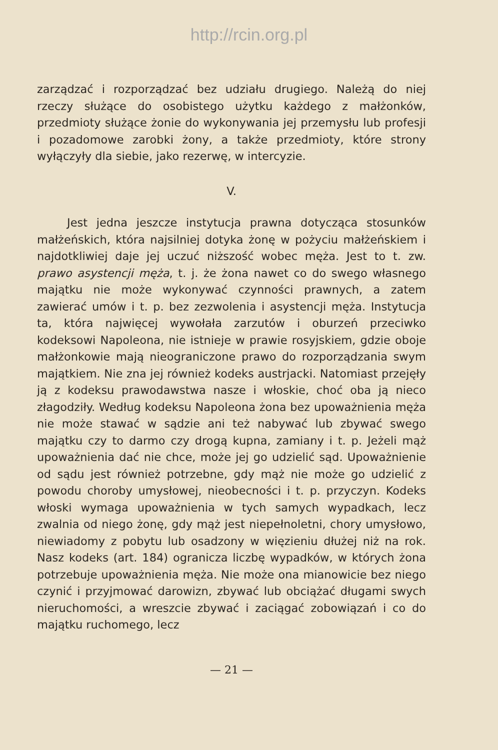http://rcin.org.pl
zarządzać i rozporządzać bez udziału drugiego. Należą do niej rzeczy służące do osobistego użytku każdego z małżonków, przedmioty służące żonie do wykonywania jej przemysłu lub profesji i pozadomowe zarobki żony, a także przedmioty, które strony wyłączyły dla siebie, jako rezerwę, w intercyzie.
V.
Jest jedna jeszcze instytucja prawna dotycząca stosunków małżeńskich, która najsilniej dotyka żonę w pożyciu małżeńskiem i najdotkliwiej daje jej uczuć niższość wobec męża. Jest to t. zw. prawo asystencji męża, t. j. że żona nawet co do swego własnego majątku nie może wykonywać czynności prawnych, a zatem zawierać umów i t. p. bez zezwolenia i asystencji męża. Instytucja ta, która najwięcej wywołała zarzutów i oburzeń przeciwko kodeksowi Napoleona, nie istnieje w prawie rosyjskiem, gdzie oboje małżonkowie mają nieograniczone prawo do rozporządzania swym majątkiem. Nie zna jej również kodeks austrjacki. Natomiast przejęły ją z kodeksu prawodawstwa nasze i włoskie, choć oba ją nieco złagodziły. Według kodeksu Napoleona żona bez upoważnienia męża nie może stawać w sądzie ani też nabywać lub zbywać swego majątku czy to darmo czy drogą kupna, zamiany i t. p. Jeżeli mąż upoważnienia dać nie chce, może jej go udzielić sąd. Upoważnienie od sądu jest również potrzebne, gdy mąż nie może go udzielić z powodu choroby umysłowej, nieobecności i t. p. przyczyn. Kodeks włoski wymaga upoważnienia w tych samych wypadkach, lecz zwalnia od niego żonę, gdy mąż jest niepełnoletni, chory umysłowo, niewiadomy z pobytu lub osadzony w więzieniu dłużej niż na rok. Nasz kodeks (art. 184) ogranicza liczbę wypadków, w których żona potrzebuje upoważnienia męża. Nie może ona mianowicie bez niego czynić i przyjmować darowizn, zbywać lub obciążać długami swych nieruchomości, a wreszcie zbywać i zaciągać zobowiązań i co do majątku ruchomego, lecz
— 21 —